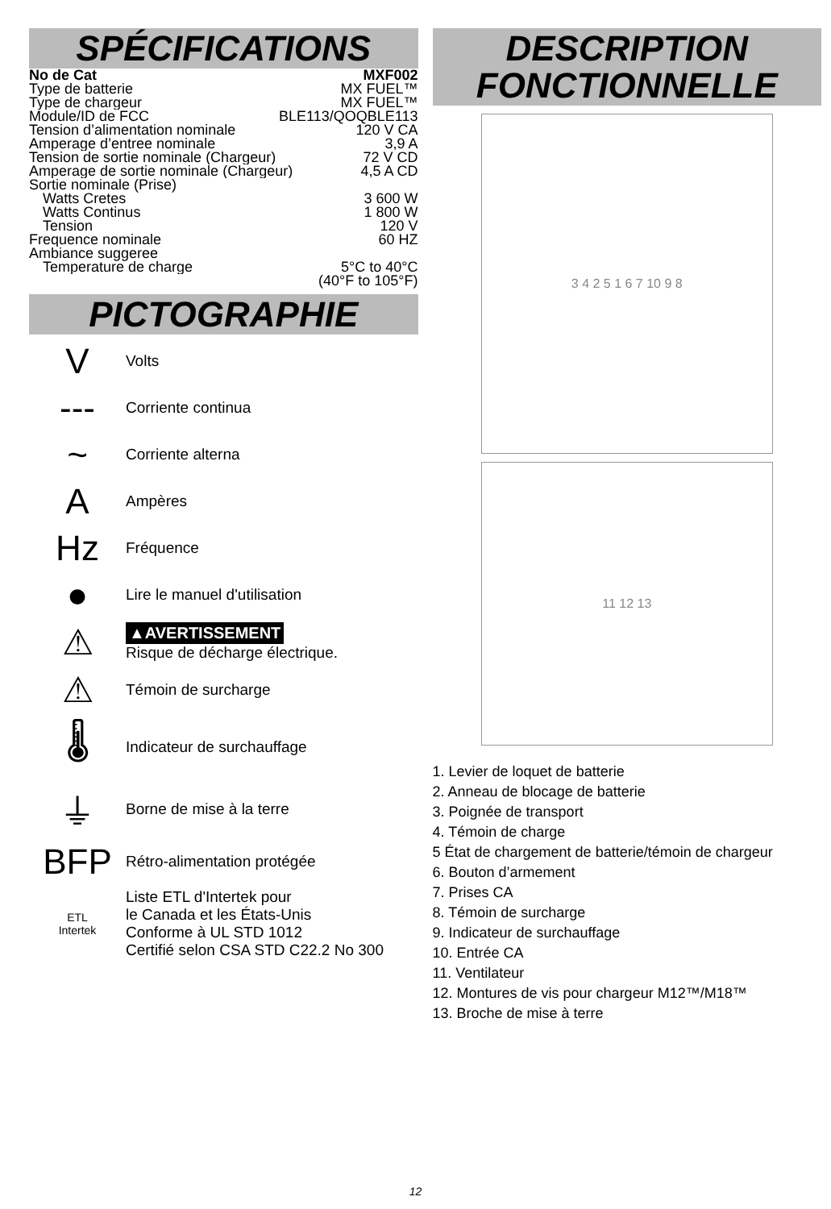SPÉCIFICATIONS
No de Cat MXF002
Type de batterie MX FUEL™
Type de chargeur MX FUEL™
Module/ID de FCC BLE113/QOQBLE113
Tension d’alimentation nominale 120 V CA
Amperage d’entree nominale 3,9 A
Tension de sortie nominale (Chargeur) 72 V CD
Amperage de sortie nominale (Chargeur) 4,5 A CD
Sortie nominale (Prise)
Watts Cretes 3 600 W
Watts Continus 1 800 W
Tension 120 V
Frequence nominale 60 HZ
Ambiance suggeree
Temperature de charge 5°C to 40°C
(40°F to 105°F)
PICTOGRAPHIE
V
Volts
---
Corriente continua
~
Corriente alterna
A
Ampères
Hz
Fréquence
●
Lire le manuel d'utilisation
⚠
▲AVERTISSEMENT
Risque de décharge électrique.
⚠
Témoin de surcharge
🌡
Indicateur de surchauffage
⏚
Borne de mise à la terre
BFP
Rétro-alimentation protégée
ETL
Intertek
Liste ETL d'Intertek pour
le Canada et les États-Unis
Conforme à UL STD 1012
Certifié selon CSA STD C22.2 No 300
DESCRIPTION
FONCTIONNELLE
3 4 2 5 1 6 7 10 9 8
11 12 13
1. Levier de loquet de batterie
2. Anneau de blocage de batterie
3. Poignée de transport
4. Témoin de charge
5 État de chargement de batterie/témoin de chargeur
6. Bouton d’armement
7. Prises CA
8. Témoin de surcharge
9. Indicateur de surchauffage
10. Entrée CA
11. Ventilateur
12. Montures de vis pour chargeur M12™/M18™
13. Broche de mise à terre
12